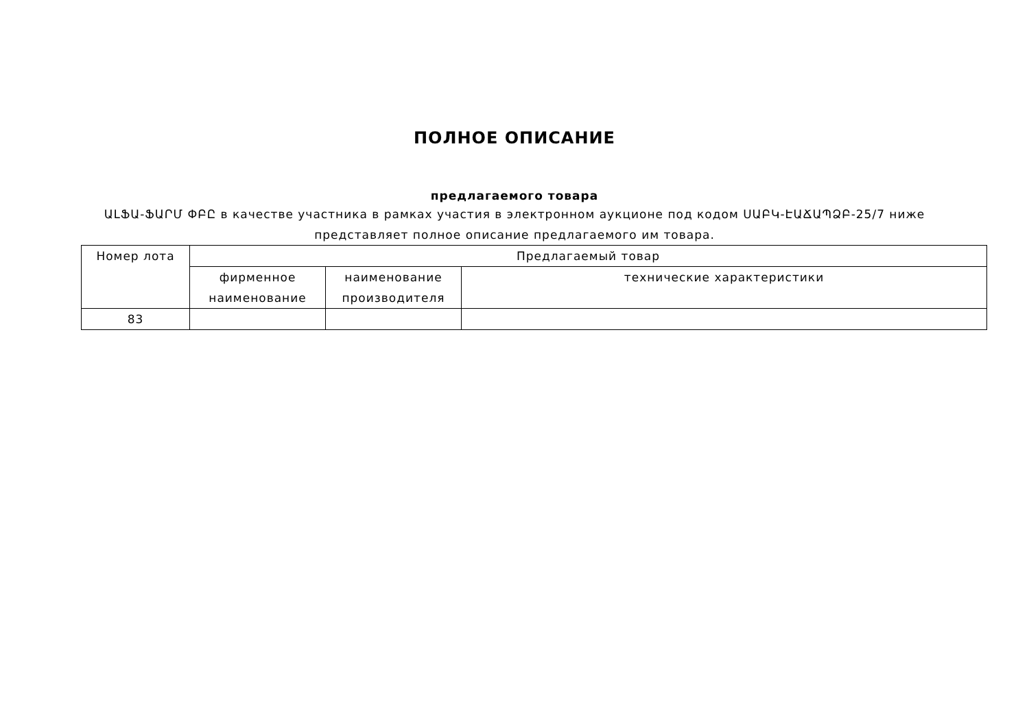ПОЛНОЕ ОПИСАНИЕ
предлагаемого товара
ԱԼՖԱ-ՖԱՐՄ ՓԲԸ в качестве участника в рамках участия в электронном аукционе под кодом ՍԱԲԿ-ԷԱՃԱՊՁԲ-25/7 ниже представляет полное описание предлагаемого им товара.
| Номер лота | Предлагаемый товар | | |
| --- | --- | --- | --- |
| | фирменное наименование | наименование производителя | технические характеристики |
| 83 | | | |